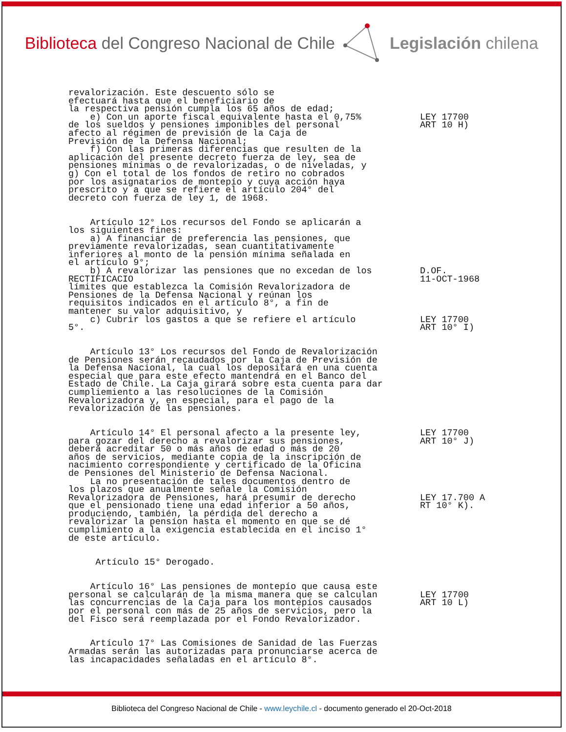Biblioteca del Congreso Nacional de Chile Legislación chilena
revalorización. Este descuento sólo se efectuará hasta que el beneficiario de la respectiva pensión cumpla los 65 años de edad; e) Con un aporte fiscal equivalente hasta el 0,75% de los sueldos y pensiones imponibles del personal afecto al régimen de previsión de la Caja de Previsión de la Defensa Nacional; f) Con las primeras diferencias que resulten de la aplicación del presente decreto fuerza de ley, sea de pensiones mínimas o de revalorizadas, o de niveladas, y g) Con el total de los fondos de retiro no cobrados por los asignatarios de montepío y cuya acción haya prescrito y a que se refiere el artículo 204° del decreto con fuerza de ley 1, de 1968. Artículo 12° Los recursos del Fondo se aplicarán a los siguientes fines: a) A financiar de preferencia las pensiones, que previamente revalorizadas, sean cuantitativamente inferiores al monto de la pensión mínima señalada en el artículo 9°; b) A revalorizar las pensiones que no excedan de los RECTIFICACIO límites que establezca la Comisión Revalorizadora de Pensiones de la Defensa Nacional y reúnan los requisitos indicados en el artículo 8°, a fin de mantener su valor adquisitivo, y c) Cubrir los gastos a que se refiere el artículo 5°. Artículo 13° Los recursos del Fondo de Revalorización de Pensiones serán recaudados por la Caja de Previsión de la Defensa Nacional, la cual los depositará en una cuenta especial que para este efecto mantendrá en el Banco del Estado de Chile. La Caja girará sobre esta cuenta para dar cumpliemiento a las resoluciones de la Comisión Revalorizadora y, en especial, para el pago de la revalorización de las pensiones. Artículo 14° El personal afecto a la presente ley, para gozar del derecho a revalorizar sus pensiones, deberá acreditar 50 o más años de edad o más de 20 años de servicios, mediante copia de la inscripción de nacimiento correspondiente y certificado de la Oficina de Pensiones del Ministerio de Defensa Nacional. La no presentación de tales documentos dentro de los plazos que anualmente señale la Comisión Revalorizadora de Pensiones, hará presumir de derecho que el pensionado tiene una edad inferior a 50 años, produciendo, también, la pérdida del derecho a revalorizar la pensíon hasta el momento en que se dé cumplimiento a la exigencia establecida en el inciso 1° de este artículo. Artículo 15° Derogado. Artículo 16° Las pensiones de montepío que causa este personal se calcularán de la misma manera que se calculan las concurrencias de la Caja para los montepíos causados por el personal con más de 25 años de servicios, pero la del Fisco será reemplazada por el Fondo Revalorizador. Artículo 17° Las Comisiones de Sanidad de las Fuerzas Armadas serán las autorizadas para pronunciarse acerca de las incapacidades señaladas en el artículo 8°.
LEY 17700 ART 10 H) D.OF. 11-OCT-1968 LEY 17700 ART 10° I) LEY 17700 ART 10° J) LEY 17.700 A RT 10° K). LEY 17700 ART 10 L)
Biblioteca del Congreso Nacional de Chile - www.leychile.cl - documento generado el 20-Oct-2018